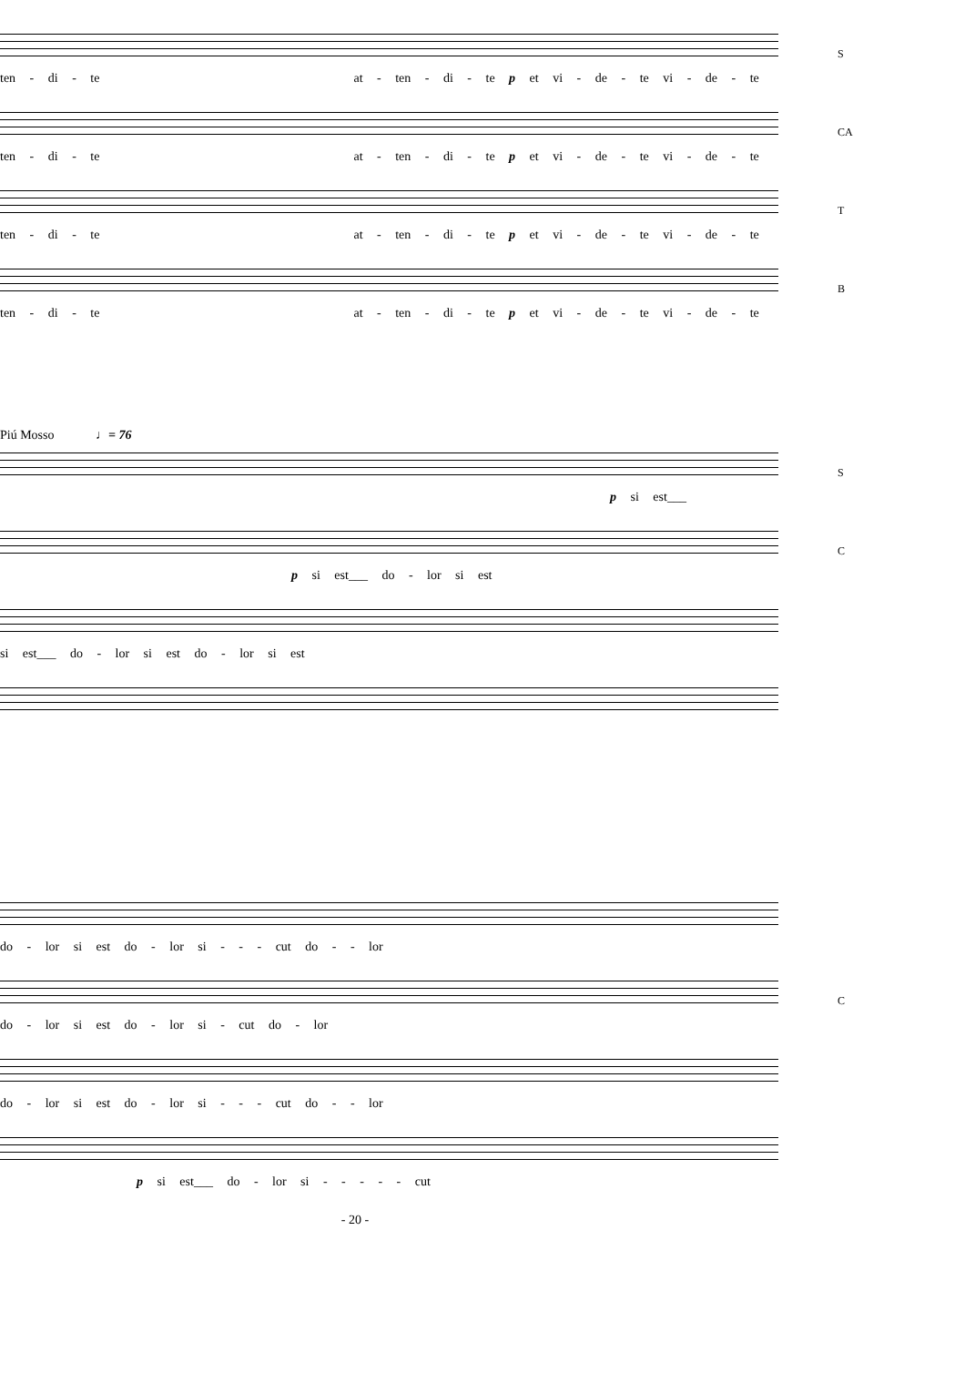ten - di - te at - ten - di - te p et vi - de - te vi - de - te
S
ten - di - te at - ten - di - te p et vi - de - te vi - de - te
CA
ten - di - te at - ten - di - te p et vi - de - te vi - de - te
T
ten - di - te at - ten - di - te p et vi - de - te vi - de - te
B
Piú Mosso ♩= 76
p si est___
S
p si est___ do - lor si est
C
si est___ do - lor si est do - lor si est
do - lor si est do - lor si - - - cut do - - lor
do - lor si est do - lor si - cut do - lor
C
do - lor si est do - lor si - - - cut do - - lor
p si est___ do - lor si - - - - - cut
- 20 -